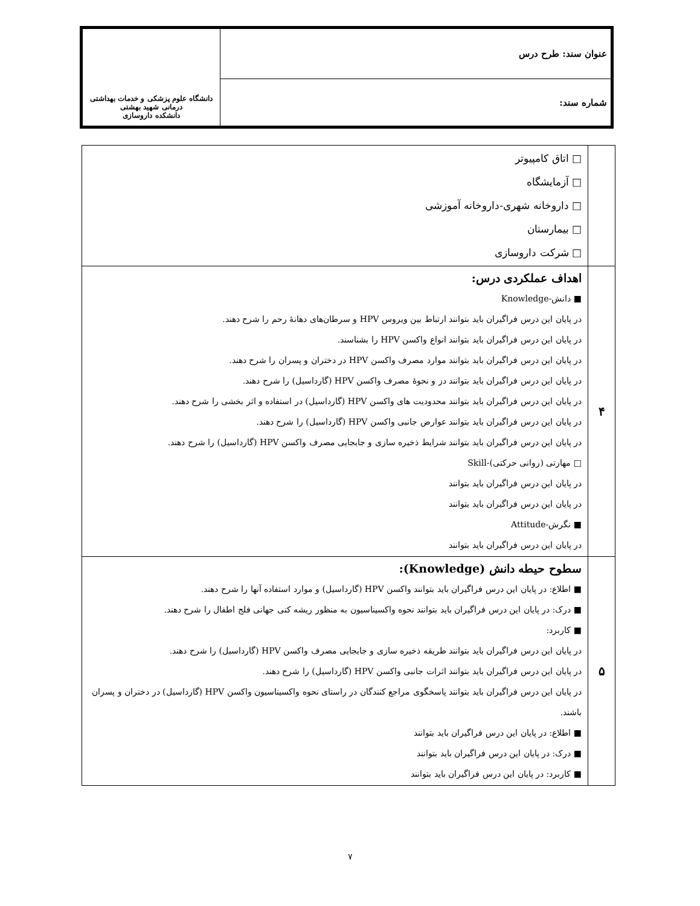| عنوان سند: طرح درس | دانشگاه علوم پزشکی و خدمات بهداشتی درمانی شهید بهشتی دانشکده داروسازی |
| شماره سند: | |
| | □ اتاق کامپیوتر □ آزمایشگاه □ داروخانه شهری-داروخانه آموزشی □ بیمارستان □ شرکت داروسازی |
| ۴ | اهداف عملکردی درس: ■ دانش-Knowledge در پایان این درس فراگیران باید بتوانند ارتباط بین ویروس HPV و سرطان‌های دهانهٔ رحم را شرح دهند. در پایان این درس فراگیران باید بتوانند انواع واکسن HPV را بشناسند. در پایان این درس فراگیران باید بتوانند موارد مصرف واکسن HPV در دختران و پسران را شرح دهند. در پایان این درس فراگیران باید بتوانند دز و نحوهٔ مصرف واکسن HPV (گارداسیل) را شرح دهند. در پایان این درس فراگیران باید بتوانند محدودیت های واکسن HPV (گارداسیل) در استفاده و اثر بخشی را شرح دهند. در پایان این درس فراگیران باید بتوانند عوارض جانبی واکسن HPV (گارداسیل) را شرح دهند. در پایان این درس فراگیران باید بتوانند شرایط ذخیره سازی و جابجایی مصرف واکسن HPV (گارداسیل) را شرح دهند. □ مهارتی (روانی حرکتی)-Skill در پایان این درس فراگیران باید بتوانند در پایان این درس فراگیران باید بتوانند ■ نگرش-Attitude در پایان این درس فراگیران باید بتوانند |
| ۵ | سطوح حیطه دانش (Knowledge): ■ اطلاع: در پایان این درس فراگیران باید بتوانند واکسن HPV (گارداسیل) و موارد استفاده آنها را شرح دهند. ■ درک: در پایان این درس فراگیران باید بتوانند نحوه واکسیناسیون به منظور ریشه کنی جهانی فلج اطفال را شرح دهند. ■ کاربرد: در پایان این درس فراگیران باید بتوانند طریقه ذخیره سازی و جابجایی مصرف واکسن HPV (گارداسیل) را شرح دهند. در پایان این درس فراگیران باید بتوانند اثرات جانبی واکسن HPV (گارداسیل) را شرح دهند. در پایان این درس فراگیران باید بتوانند پاسخگوی مراجع کنندگان در راستای نحوه واکسیناسیون واکسن HPV (گارداسیل) در دختران و پسران باشند. ■ اطلاع: در پایان این درس فراگیران باید بتوانند ■ درک: در پایان این درس فراگیران باید بتوانند ■ کاربرد: در پایان این درس فراگیران باید بتوانند |
۷